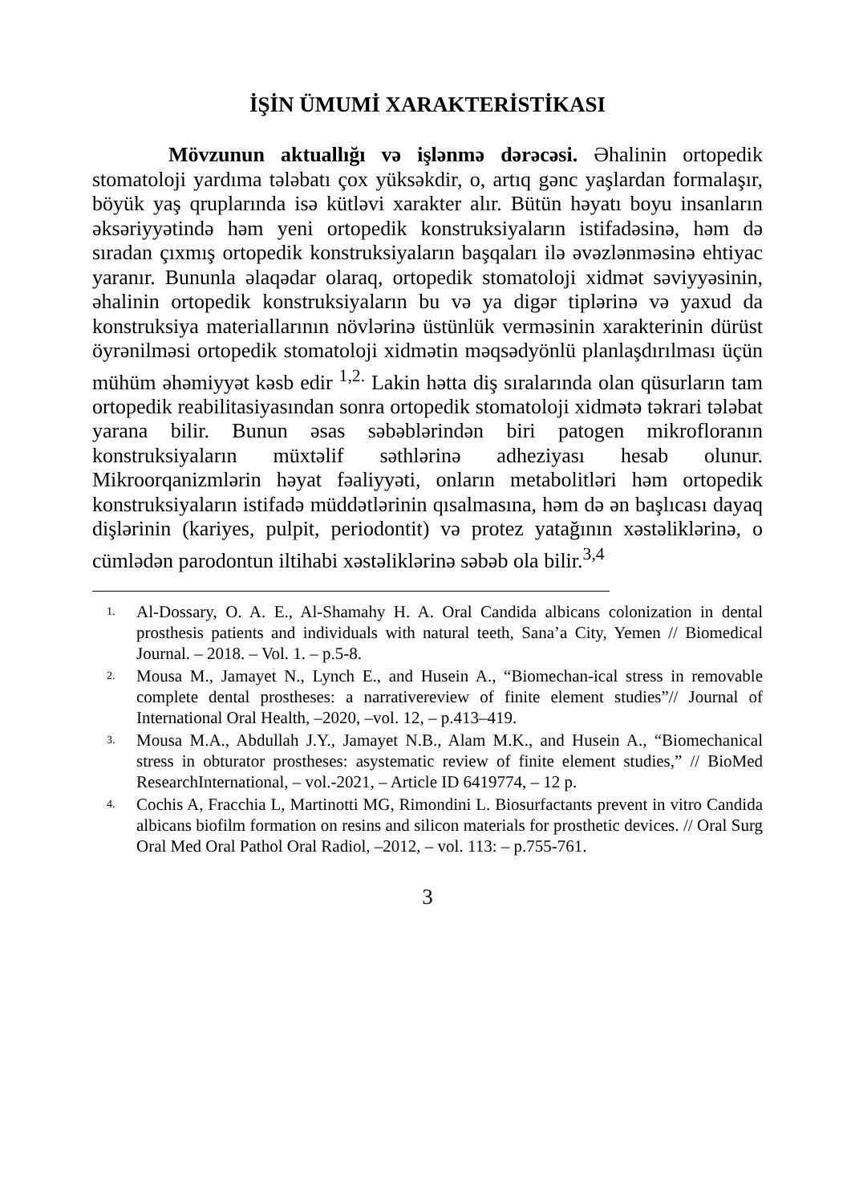İŞİN ÜMUMİ XARAKTERİSTİKASI
Mövzunun aktuallığı və işlənmə dərəcəsi. Əhalinin ortopedik stomatoloji yardıma tələbatı çox yüksəkdir, o, artıq gənc yaşlardan formalaşır, böyük yaş qruplarında isə kütləvi xarakter alır. Bütün həyatı boyu insanların əksəriyyətində həm yeni ortopedik konstruksiyaların istifadəsinə, həm də sıradan çıxmış ortopedik konstruksiyaların başqaları ilə əvəzlənməsinə ehtiyac yaranır. Bununla əlaqədar olaraq, ortopedik stomatoloji xidmət səviyyəsinin, əhalinin ortopedik konstruksiyaların bu və ya digər tiplərinə və yaxud da konstruksiya materiallarının növlərinə üstünlük verməsinin xarakterinin dürüst öyrənilməsi ortopedik stomatoloji xidmətin məqsədyönlü planlaşdırılması üçün mühüm əhəmiyyət kəsb edir <sup>1,2.</sup> Lakin hətta diş sıralarında olan qüsurların tam ortopedik reabilitasiyasından sonra ortopedik stomatoloji xidmətə təkrari tələbat yarana bilir. Bunun əsas səbəblərindən biri patogen mikrofloranın konstruksiyaların müxtəlif səthlərinə adheziyası hesab olunur. Mikroorqanizmlərin həyat fəaliyyəti, onların metabolitləri həm ortopedik konstruksiyaların istifadə müddətlərinin qısalmasına, həm də ən başlıcası dayaq dişlərinin (kariyes, pulpit, periodontit) və protez yatağının xəstəliklərinə, o cümlədən parodontun iltihabi xəstəliklərinə səbəb ola bilir.<sup>3,4</sup>
1. Al-Dossary, O. A. E., Al-Shamahy H. A. Oral Candida albicans colonization in dental prosthesis patients and individuals with natural teeth, Sana’a City, Yemen // Biomedical Journal. – 2018. – Vol. 1. – p.5-8.
2. Mousa M., Jamayet N., Lynch E., and Husein A., “Biomechan-ical stress in removable complete dental prostheses: a narrativereview of finite element studies”// Journal of International Oral Health, –2020, –vol. 12, – p.413–419.
3. Mousa M.A., Abdullah J.Y., Jamayet N.B., Alam M.K., and Husein A., “Biomechanical stress in obturator prostheses: asystematic review of finite element studies,” // BioMed ResearchInternational, – vol.-2021, – Article ID 6419774, – 12 p.
4. Cochis A, Fracchia L, Martinotti MG, Rimondini L. Biosurfactants prevent in vitro Candida albicans biofilm formation on resins and silicon materials for prosthetic devices. // Oral Surg Oral Med Oral Pathol Oral Radiol, –2012, – vol. 113: – p.755-761.
3